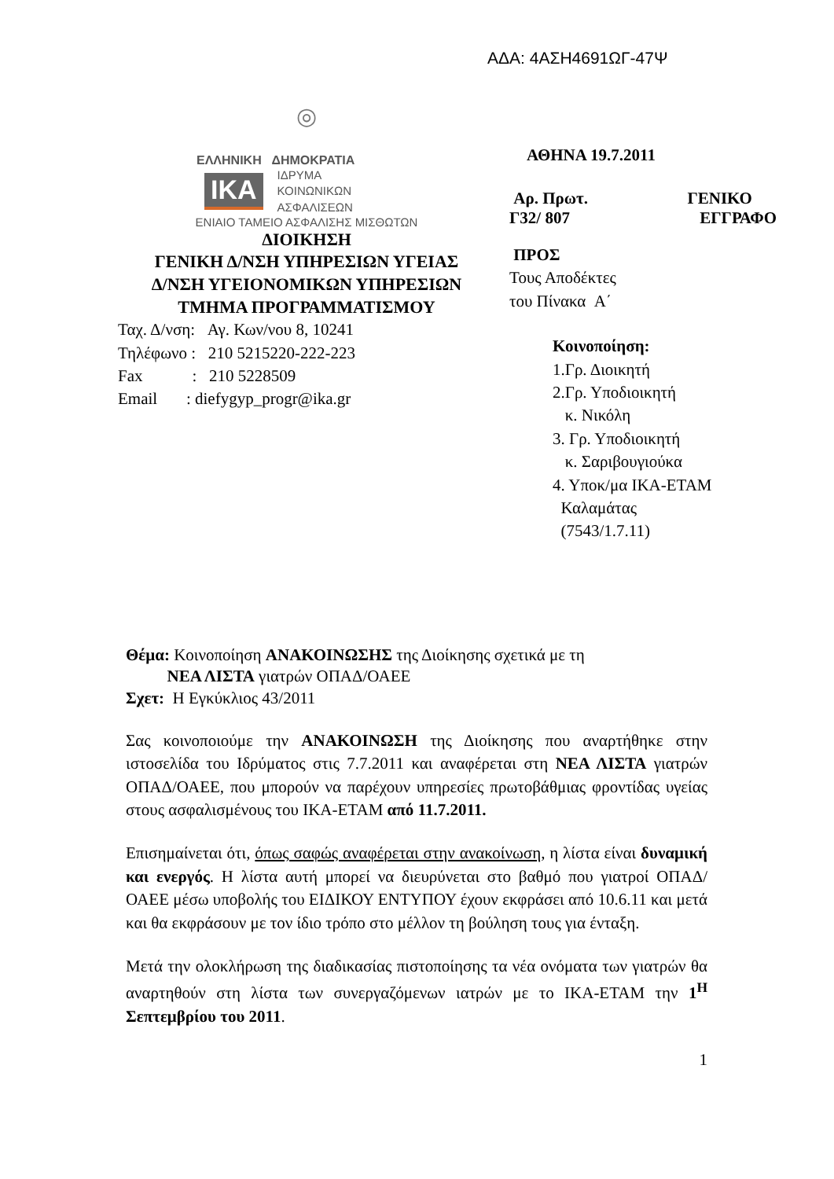ΑΔΑ: 4ΑΣΗ4691ΩΓ-47Ψ
◎
ΕΛΛΗΝΙΚΗ ΔΗΜΟΚΡΑΤΙΑ
ΙΚΑ
ΙΔΡΥΜΑ
ΚΟΙΝΩΝΙΚΩΝ
ΑΣΦΑΛΙΣΕΩΝ
ΕΝΙΑΙΟ ΤΑΜΕΙΟ ΑΣΦΑΛΙΣΗΣ ΜΙΣΘΩΤΩΝ
ΔΙΟΙΚΗΣΗ
ΓΕΝΙΚΗ Δ/ΝΣΗ ΥΠΗΡΕΣΙΩΝ ΥΓΕΙΑΣ
Δ/ΝΣΗ ΥΓΕΙΟΝΟΜΙΚΩΝ ΥΠΗΡΕΣΙΩΝ
ΤΜΗΜΑ ΠΡΟΓΡΑΜΜΑΤΙΣΜΟΥ
Ταχ. Δ/νση: Αγ. Κων/νου 8, 10241
Τηλέφωνο : 210 5215220-222-223
Fax : 210 5228509
Email : diefygyp_progr@ika.gr
ΑΘΗΝΑ 19.7.2011
Αρ. Πρωτ.
Γ32/ 807 ΓΕΝΙΚΟ
ΕΓΓΡΑΦΟ
ΠΡΟΣ
Τους Αποδέκτες
του Πίνακα Α΄
Κοινοποίηση:
1.Γρ. Διοικητή
2.Γρ. Υποδιοικητή
κ. Νικόλη
3. Γρ. Υποδιοικητή
κ. Σαριβουγιούκα
4. Υποκ/μα ΙΚΑ-ΕΤΑΜ
Καλαμάτας
(7543/1.7.11)
Θέμα: Κοινοποίηση ΑΝΑΚΟΙΝΩΣΗΣ της Διοίκησης σχετικά με τη
ΝΕΑ ΛΙΣΤΑ γιατρών ΟΠΑΔ/ΟΑΕΕ
Σχετ: Η Εγκύκλιος 43/2011
Σας κοινοποιούμε την ΑΝΑΚΟΙΝΩΣΗ της Διοίκησης που αναρτήθηκε στην ιστοσελίδα του Ιδρύματος στις 7.7.2011 και αναφέρεται στη ΝΕΑ ΛΙΣΤΑ γιατρών ΟΠΑΔ/ΟΑΕΕ, που μπορούν να παρέχουν υπηρεσίες πρωτοβάθμιας φροντίδας υγείας στους ασφαλισμένους του ΙΚΑ-ΕΤΑΜ από 11.7.2011.
Επισημαίνεται ότι, όπως σαφώς αναφέρεται στην ανακοίνωση, η λίστα είναι δυναμική και ενεργός. Η λίστα αυτή μπορεί να διευρύνεται στο βαθμό που γιατροί ΟΠΑΔ/ΟΑΕΕ μέσω υποβολής του ΕΙΔΙΚΟΥ ΕΝΤΥΠΟΥ έχουν εκφράσει από 10.6.11 και μετά και θα εκφράσουν με τον ίδιο τρόπο στο μέλλον τη βούληση τους για ένταξη.
Μετά την ολοκλήρωση της διαδικασίας πιστοποίησης τα νέα ονόματα των γιατρών θα αναρτηθούν στη λίστα των συνεργαζόμενων ιατρών με το ΙΚΑ-ΕΤΑΜ την 1<sup>Η</sup> Σεπτεμβρίου του 2011.
1